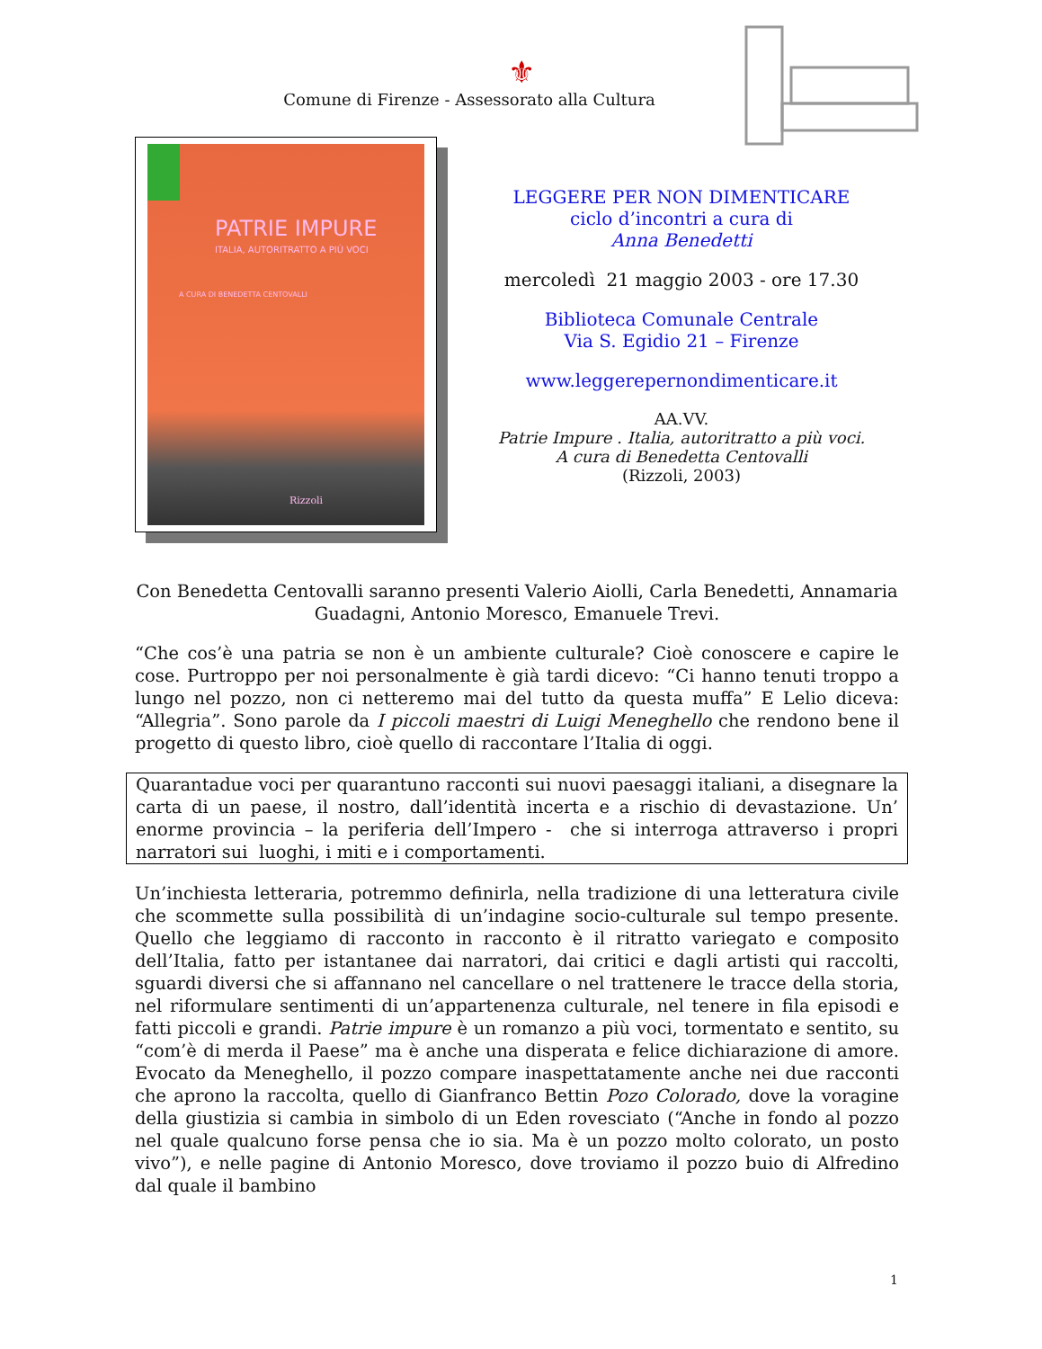⚜
Comune di Firenze - Assessorato alla Cultura
PATRIE IMPURE
ITALIA, AUTORITRATTO A PIÙ VOCI
A CURA DI BENEDETTA CENTOVALLI
Rizzoli
LEGGERE PER NON DIMENTICARE
ciclo d’incontri a cura di
Anna Benedetti
mercoledì 21 maggio 2003 - ore 17.30
Biblioteca Comunale Centrale
Via S. Egidio 21 – Firenze
www.leggerepernondimenticare.it
AA.VV.
Patrie Impure . Italia, autoritratto a più voci.
A cura di Benedetta Centovalli
(Rizzoli, 2003)
Con Benedetta Centovalli saranno presenti Valerio Aiolli, Carla Benedetti, Annamaria Guadagni, Antonio Moresco, Emanuele Trevi.
“Che cos’è una patria se non è un ambiente culturale? Cioè conoscere e capire le cose. Purtroppo per noi personalmente è già tardi dicevo: “Ci hanno tenuti troppo a lungo nel pozzo, non ci netteremo mai del tutto da questa muffa” E Lelio diceva: “Allegria”. Sono parole da I piccoli maestri di Luigi Meneghello che rendono bene il progetto di questo libro, cioè quello di raccontare l’Italia di oggi.
Quarantadue voci per quarantuno racconti sui nuovi paesaggi italiani, a disegnare la carta di un paese, il nostro, dall’identità incerta e a rischio di devastazione. Un’ enorme provincia – la periferia dell’Impero - che si interroga attraverso i propri narratori sui luoghi, i miti e i comportamenti.
Un’inchiesta letteraria, potremmo definirla, nella tradizione di una letteratura civile che scommette sulla possibilità di un’indagine socio-culturale sul tempo presente. Quello che leggiamo di racconto in racconto è il ritratto variegato e composito dell’Italia, fatto per istantanee dai narratori, dai critici e dagli artisti qui raccolti, sguardi diversi che si affannano nel cancellare o nel trattenere le tracce della storia, nel riformulare sentimenti di un’appartenenza culturale, nel tenere in fila episodi e fatti piccoli e grandi. Patrie impure è un romanzo a più voci, tormentato e sentito, su “com’è di merda il Paese” ma è anche una disperata e felice dichiarazione di amore. Evocato da Meneghello, il pozzo compare inaspettatamente anche nei due racconti che aprono la raccolta, quello di Gianfranco Bettin Pozo Colorado, dove la voragine della giustizia si cambia in simbolo di un Eden rovesciato (“Anche in fondo al pozzo nel quale qualcuno forse pensa che io sia. Ma è un pozzo molto colorato, un posto vivo”), e nelle pagine di Antonio Moresco, dove troviamo il pozzo buio di Alfredino dal quale il bambino
1